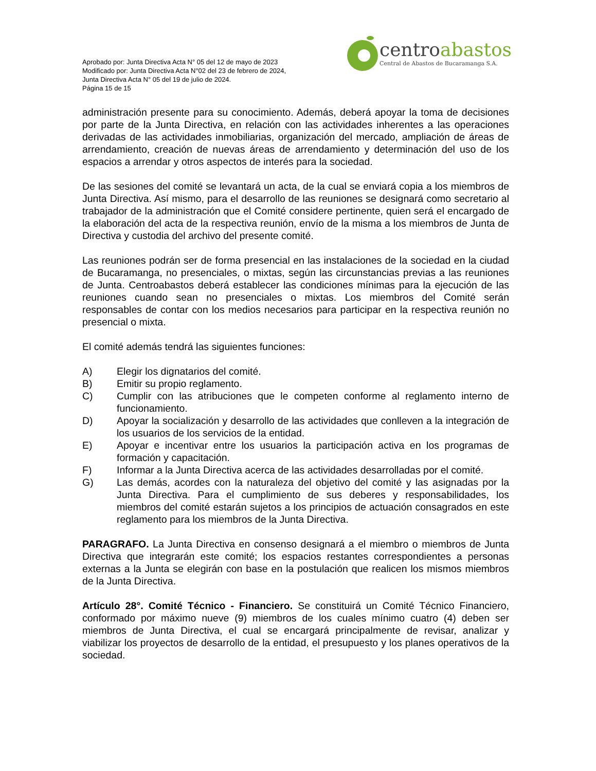Aprobado por: Junta Directiva Acta N° 05 del 12 de mayo de 2023
Modificado por: Junta Directiva Acta N°02 del 23 de febrero de 2024,
Junta Directiva Acta N° 05 del 19 de julio de 2024.
Página 15 de 15
centroabastos
Central de Abastos de Bucaramanga S.A.
administración presente para su conocimiento. Además, deberá apoyar la toma de decisiones por parte de la Junta Directiva, en relación con las actividades inherentes a las operaciones derivadas de las actividades inmobiliarias, organización del mercado, ampliación de áreas de arrendamiento, creación de nuevas áreas de arrendamiento y determinación del uso de los espacios a arrendar y otros aspectos de interés para la sociedad.
De las sesiones del comité se levantará un acta, de la cual se enviará copia a los miembros de Junta Directiva. Así mismo, para el desarrollo de las reuniones se designará como secretario al trabajador de la administración que el Comité considere pertinente, quien será el encargado de la elaboración del acta de la respectiva reunión, envío de la misma a los miembros de Junta de Directiva y custodia del archivo del presente comité.
Las reuniones podrán ser de forma presencial en las instalaciones de la sociedad en la ciudad de Bucaramanga, no presenciales, o mixtas, según las circunstancias previas a las reuniones de Junta. Centroabastos deberá establecer las condiciones mínimas para la ejecución de las reuniones cuando sean no presenciales o mixtas. Los miembros del Comité serán responsables de contar con los medios necesarios para participar en la respectiva reunión no presencial o mixta.
El comité además tendrá las siguientes funciones:
A) Elegir los dignatarios del comité.
B) Emitir su propio reglamento.
C) Cumplir con las atribuciones que le competen conforme al reglamento interno de funcionamiento.
D) Apoyar la socialización y desarrollo de las actividades que conlleven a la integración de los usuarios de los servicios de la entidad.
E) Apoyar e incentivar entre los usuarios la participación activa en los programas de formación y capacitación.
F) Informar a la Junta Directiva acerca de las actividades desarrolladas por el comité.
G) Las demás, acordes con la naturaleza del objetivo del comité y las asignadas por la Junta Directiva. Para el cumplimiento de sus deberes y responsabilidades, los miembros del comité estarán sujetos a los principios de actuación consagrados en este reglamento para los miembros de la Junta Directiva.
PARAGRAFO. La Junta Directiva en consenso designará a el miembro o miembros de Junta Directiva que integrarán este comité; los espacios restantes correspondientes a personas externas a la Junta se elegirán con base en la postulación que realicen los mismos miembros de la Junta Directiva.
Artículo 28°. Comité Técnico - Financiero. Se constituirá un Comité Técnico Financiero, conformado por máximo nueve (9) miembros de los cuales mínimo cuatro (4) deben ser miembros de Junta Directiva, el cual se encargará principalmente de revisar, analizar y viabilizar los proyectos de desarrollo de la entidad, el presupuesto y los planes operativos de la sociedad.